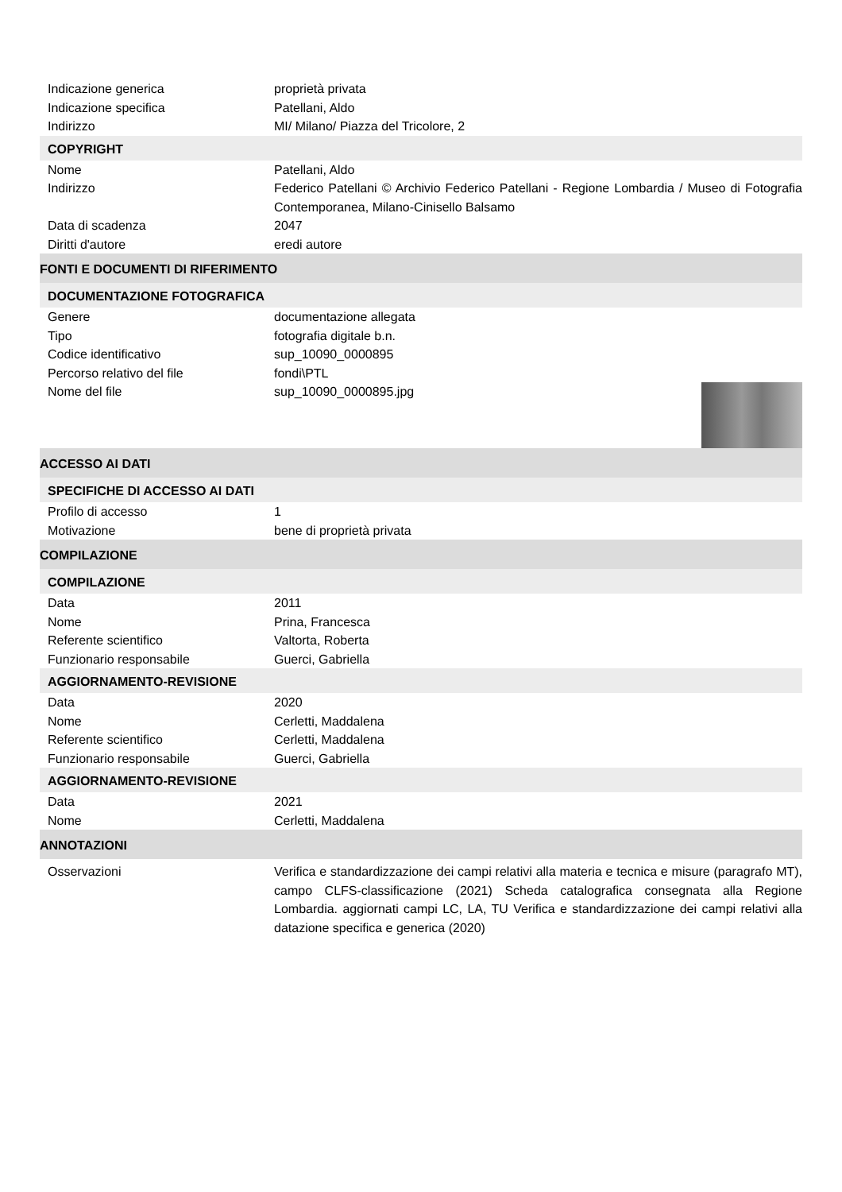Indicazione generica proprietà privata
Indicazione specifica Patellani, Aldo
Indirizzo MI/ Milano/ Piazza del Tricolore, 2
COPYRIGHT
Nome Patellani, Aldo
Indirizzo Federico Patellani © Archivio Federico Patellani - Regione Lombardia / Museo di Fotografia Contemporanea, Milano-Cinisello Balsamo
Data di scadenza 2047
Diritti d'autore eredi autore
FONTI E DOCUMENTI DI RIFERIMENTO
DOCUMENTAZIONE FOTOGRAFICA
Genere documentazione allegata
Tipo fotografia digitale b.n.
Codice identificativo sup_10090_0000895
Percorso relativo del file fondi\PTL
Nome del file sup_10090_0000895.jpg
ACCESSO AI DATI
SPECIFICHE DI ACCESSO AI DATI
Profilo di accesso 1
Motivazione bene di proprietà privata
COMPILAZIONE
COMPILAZIONE
Data 2011
Nome Prina, Francesca
Referente scientifico Valtorta, Roberta
Funzionario responsabile Guerci, Gabriella
AGGIORNAMENTO-REVISIONE
Data 2020
Nome Cerletti, Maddalena
Referente scientifico Cerletti, Maddalena
Funzionario responsabile Guerci, Gabriella
AGGIORNAMENTO-REVISIONE
Data 2021
Nome Cerletti, Maddalena
ANNOTAZIONI
Osservazioni Verifica e standardizzazione dei campi relativi alla materia e tecnica e misure (paragrafo MT), campo CLFS-classificazione (2021) Scheda catalografica consegnata alla Regione Lombardia. aggiornati campi LC, LA, TU Verifica e standardizzazione dei campi relativi alla datazione specifica e generica (2020)